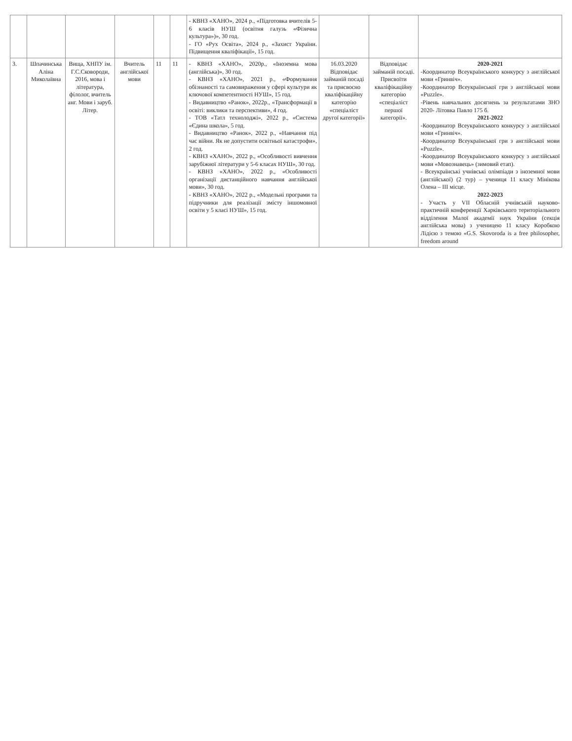| | | | | | | - КВНЗ «ХАНО», 2024 р., «Підготовка вчителів 5-6 класів НУШ (освітня галузь «Фізична культура»)», 30 год. - ГО «Рух Освіта», 2024 р., «Захист України. Підвищення кваліфікації», 15 год. | | | |
| 3. | Шпачинська Аліна Миколаївна | Вища, ХНПУ ім. Г.С.Сковороди, 2016, мова і література, філолог, вчитель анг. Мови і заруб. Літер. | Вчитель англійської мови | 11 | 11 | - КВНЗ «ХАНО», 2020р., «Іноземна мова (англійська)», 30 год. - КВНЗ «ХАНО», 2021 р., «Формування обізнаності та самовираження у сфері культури як ключової компетентності НУШ», 15 год. - Видавництво «Ранок», 2022р., «Трансформації в освіті: виклики та перспективи», 4 год. - ТОВ «Татл технолоджі», 2022 р., «Система «Єдина школа», 5 год. - Видавництво «Ранок», 2022 р., «Навчання під час війни. Як не допустити освітньої катастрофи», 2 год. - КВНЗ «ХАНО», 2022 р., «Особливості вивчення зарубіжної літератури у 5-6 класах НУШ», 30 год. - КВНЗ «ХАНО», 2022 р., «Особливості організації дистанційного навчання англійської мови», 30 год. - КВНЗ «ХАНО», 2022 р., «Модельні програми та підручники для реалізації змісту іншомовної освіти у 5 класі НУШ», 15 год. | 16.03.2020 Відповідає займаній посаді та присвоєно кваліфікаційну категорію «спеціаліст другої категорії» | Відповідає займаній посаді. Присвоїти кваліфікаційну категорію «спеціаліст першої категорії». | 2020-2021 -Координатор Всеукраїнського конкурсу з англійської мови «Гринвіч». -Координатор Всеукраїнської гри з англійської мови «Puzzle». -Рівень навчальних досягнень за результатами ЗНО 2020- Літовка Павло 175 б. 2021-2022 -Координатор Всеукраїнського конкурсу з англійської мови «Гринвіч». -Координатор Всеукраїнської гри з англійської мови «Puzzle». -Координатор Всеукраїнського конкурсу з англійської мови «Мовознавець» (зимовий етап). - Всеукраїнські учнівські олімпіади з іноземної мови (англійської) (2 тур) – учениця 11 класу Мінікова Олена – ІІІ місце. 2022-2023 - Участь у VII Обласній учнівській науково-практичній конференції Харківського територіального відділення Малої академії наук України (секція англійська мова) з ученицею 11 класу Коробкою Лідією з темою «G.S. Skovoroda is a free philosopher, freedom around |